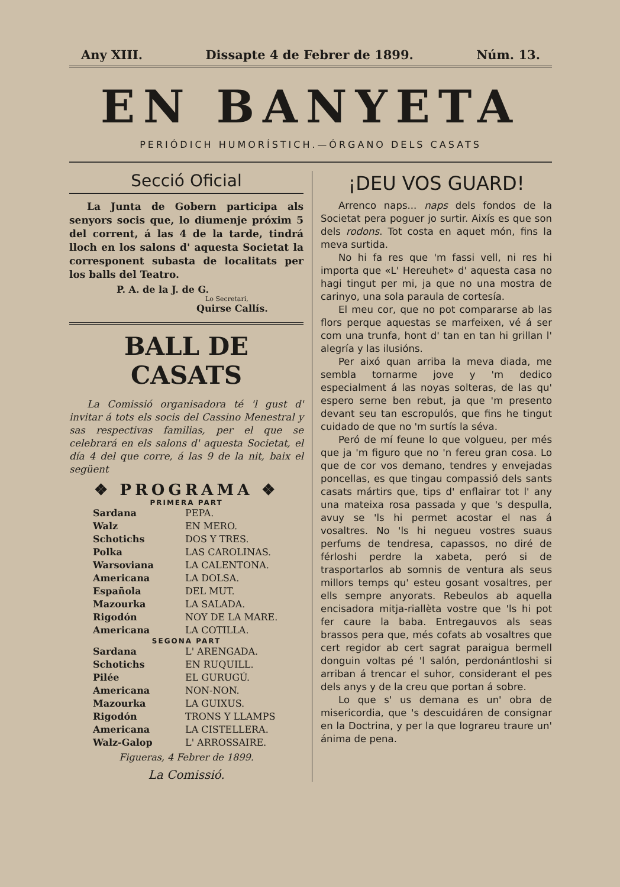Any XIII. Dissapte 4 de Febrer de 1899. Núm. 13.
EN BANYETA
PERIÓDICH HUMORÍSTICH.—ÓRGANO DELS CASATS
Secció Oficial
La Junta de Gobern participa als senyors socis que, lo diumenje próxim 5 del corrent, á las 4 de la tarde, tindrá lloch en los salons d' aquesta Societat la corresponent subasta de localitats per los balls del Teatro.
P. A. de la J. de G.
Lo Secretari,
Quirse Callís.
BALL DE CASATS
La Comissió organisadora té 'l gust d' invitar á tots els socis del Cassino Menestral y sas respectivas familias, per el que se celebrará en els salons d' aquesta Societat, el día 4 del que corre, á las 9 de la nit, baix el següent
❖ PROGRAMA ❖
PRIMERA PART
| Sardana | PEPA. |
| Walz | EN MERO. |
| Schotichs | DOS Y TRES. |
| Polka | LAS CAROLINAS. |
| Warsoviana | LA CALENTONA. |
| Americana | LA DOLSA. |
| Española | DEL MUT. |
| Mazourka | LA SALADA. |
| Rigodón | NOY DE LA MARE. |
| Americana | LA COTILLA. |
SEGONA PART
| Sardana | L' ARENGADA. |
| Schotichs | EN RUQUILL. |
| Pilée | EL GURUGÚ. |
| Americana | NON-NON. |
| Mazourka | LA GUIXUS. |
| Rigodón | TRONS Y LLAMPS |
| Americana | LA CISTELLERA. |
| Walz-Galop | L' ARROSSAIRE. |
Figueras, 4 Febrer de 1899.
La Comissió.
¡DEU VOS GUARD!
Arrenco naps... naps dels fondos de la Societat pera poguer jo surtir. Aixís es que son dels rodons. Tot costa en aquet món, fins la meva surtida.
No hi fa res que 'm fassi vell, ni res hi importa que «L' Hereuhet» d' aquesta casa no hagi tingut per mi, ja que no una mostra de carinyo, una sola paraula de cortesía.
El meu cor, que no pot compararse ab las flors perque aquestas se marfeixen, vé á ser com una trunfa, hont d' tan en tan hi grillan l' alegría y las ilusións.
Per aixó quan arriba la meva diada, me sembla tornarme jove y 'm dedico especialment á las noyas solteras, de las qu' espero serne ben rebut, ja que 'm presento devant seu tan escropulós, que fins he tingut cuidado de que no 'm surtís la séva.
Peró de mí feune lo que volgueu, per més que ja 'm figuro que no 'n fereu gran cosa. Lo que de cor vos demano, tendres y envejadas poncellas, es que tingau compassió dels sants casats mártirs que, tips d' enflairar tot l' any una mateixa rosa passada y que 's despulla, avuy se 'ls hi permet acostar el nas á vosaltres. No 'ls hi negueu vostres suaus perfums de tendresa, capassos, no diré de férloshi perdre la xabeta, peró si de trasportarlos ab somnis de ventura als seus millors temps qu' esteu gosant vosaltres, per ells sempre anyorats. Rebeulos ab aquella encisadora mitja-riallèta vostre que 'ls hi pot fer caure la baba. Entregauvos als seas brassos pera que, més cofats ab vosaltres que cert regidor ab cert sagrat paraigua bermell donguin voltas pé 'l salón, perdonántloshi si arriban á trencar el suhor, considerant el pes dels anys y de la creu que portan á sobre.
Lo que s' us demana es un' obra de misericordia, que 's descuidáren de consignar en la Doctrina, y per la que lograreu traure un' ánima de pena.